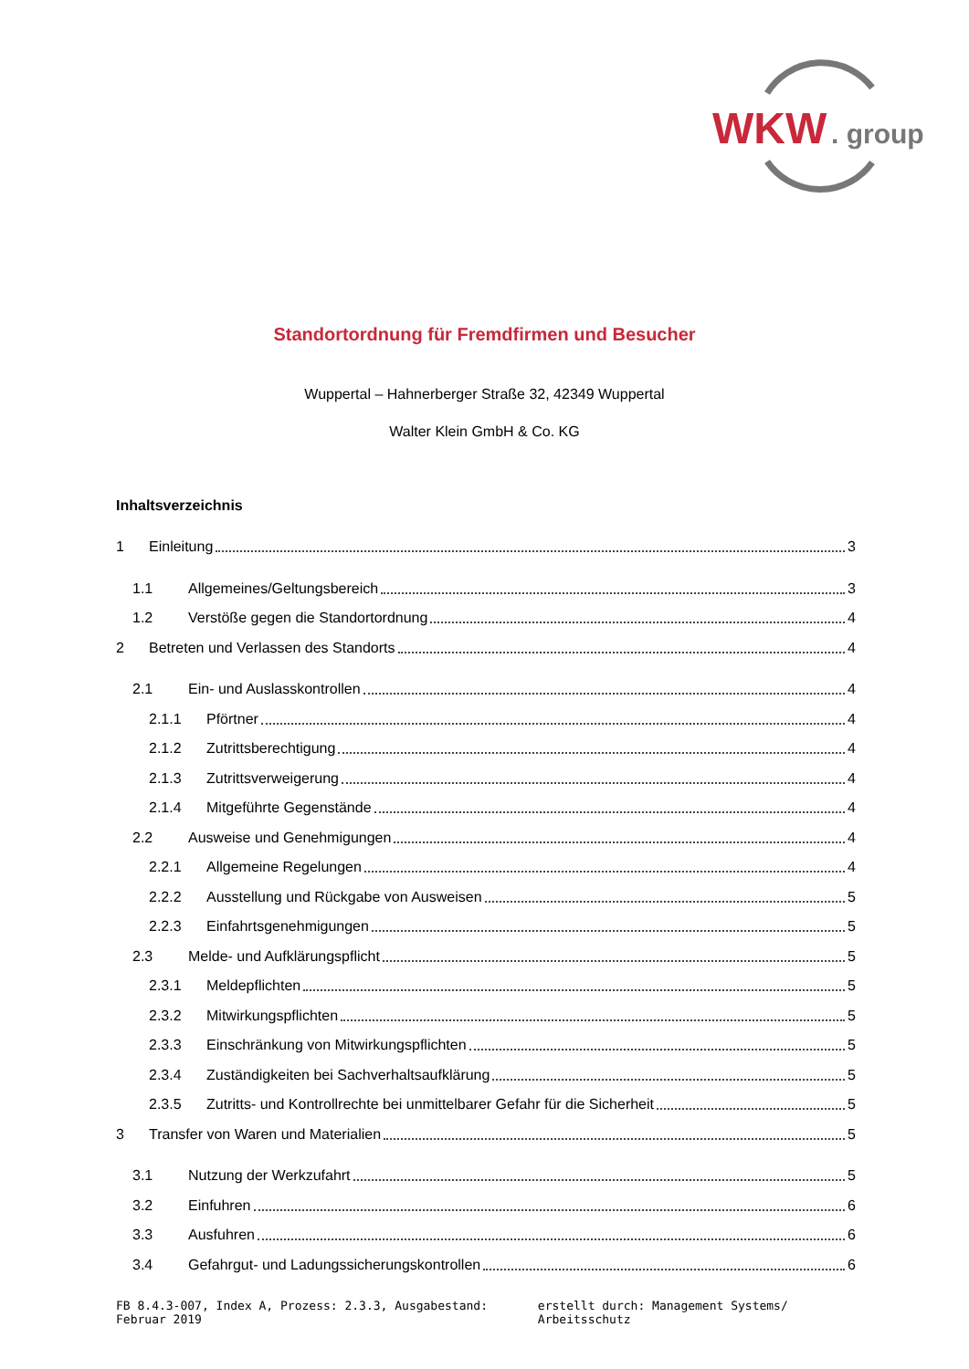WKW
. group
Standortordnung für Fremdfirmen und Besucher
Wuppertal – Hahnerberger Straße 32, 42349 Wuppertal
Walter Klein GmbH & Co. KG
Inhaltsverzeichnis
1 Einleitung 3
1.1 Allgemeines/Geltungsbereich 3
1.2 Verstöße gegen die Standortordnung 4
2 Betreten und Verlassen des Standorts 4
2.1 Ein- und Auslasskontrollen 4
2.1.1 Pförtner 4
2.1.2 Zutrittsberechtigung 4
2.1.3 Zutrittsverweigerung 4
2.1.4 Mitgeführte Gegenstände 4
2.2 Ausweise und Genehmigungen 4
2.2.1 Allgemeine Regelungen 4
2.2.2 Ausstellung und Rückgabe von Ausweisen 5
2.2.3 Einfahrtsgenehmigungen 5
2.3 Melde- und Aufklärungspflicht 5
2.3.1 Meldepflichten 5
2.3.2 Mitwirkungspflichten 5
2.3.3 Einschränkung von Mitwirkungspflichten 5
2.3.4 Zuständigkeiten bei Sachverhaltsaufklärung 5
2.3.5 Zutritts- und Kontrollrechte bei unmittelbarer Gefahr für die Sicherheit 5
3 Transfer von Waren und Materialien 5
3.1 Nutzung der Werkzufahrt 5
3.2 Einfuhren 6
3.3 Ausfuhren 6
3.4 Gefahrgut- und Ladungssicherungskontrollen 6
FB 8.4.3-007, Index A, Prozess: 2.3.3, Ausgabestand: Februar 2019 erstellt durch: Management Systems/ Arbeitsschutz